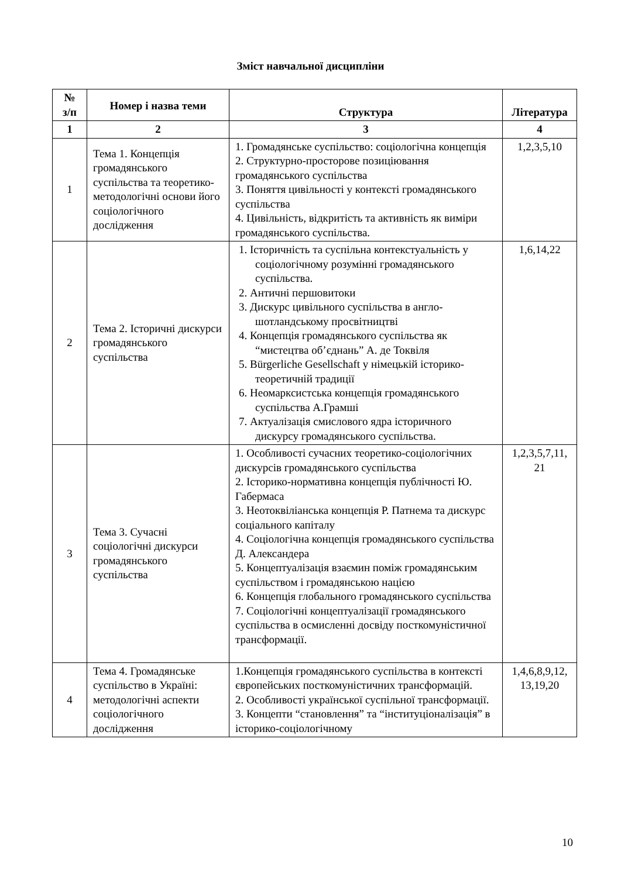Зміст навчальної дисципліни
| № з/п | Номер і назва теми | Структура | Література |
| --- | --- | --- | --- |
| 1 | 2 | 3 | 4 |
| 1 | Тема 1. Концепція громадянського суспільства та теоретико-методологічні основи його соціологічного дослідження | 1. Громадянське суспільство: соціологічна концепція 2. Структурно-просторове позиціювання громадянського суспільства 3. Поняття цивільності у контексті громадянського суспільства 4. Цивільність, відкритість та активність як виміри громадянського суспільства. | 1,2,3,5,10 |
| 2 | Тема 2. Історичні дискурси громадянського суспільства | 1. Історичність та суспільна контекстуальність у соціологічному розумінні громадянського суспільства. 2. Античні першовитоки 3. Дискурс цивільного суспільства в англо-шотландському просвітництві 4. Концепція громадянського суспільства як “мистецтва об’єднань” А. де Токвіля 5. Bürgerliche Gesellschaft у німецькій історико-теоретичній традиції 6. Неомарксистська концепція громадянського суспільства А.Грамші 7. Актуалізація смислового ядра історичного дискурсу громадянського суспільства. | 1,6,14,22 |
| 3 | Тема 3. Сучасні соціологічні дискурси громадянського суспільства | 1. Особливості сучасних теоретико-соціологічних дискурсів громадянського суспільства 2. Історико-нормативна концепція публічності Ю. Габермаса 3. Неотоквіліанська концепція Р. Патнема та дискурс соціального капіталу 4. Соціологічна концепція громадянського суспільства Д. Александера 5. Концептуалізація взаємин поміж громадянським суспільством і громадянською нацією 6. Концепція глобального громадянського суспільства 7. Соціологічні концептуалізації громадянського суспільства в осмисленні досвіду посткомуністичної трансформації. | 1,2,3,5,7,11, 21 |
| 4 | Тема 4. Громадянське суспільство в Україні: методологічні аспекти соціологічного дослідження | 1.Концепція громадянського суспільства в контексті європейських посткомуністичних трансформацій. 2. Особливості української суспільної трансформації. 3. Концепти “становлення” та “інституціоналізація” в історико-соціологічному | 1,4,6,8,9,12, 13,19,20 |
10